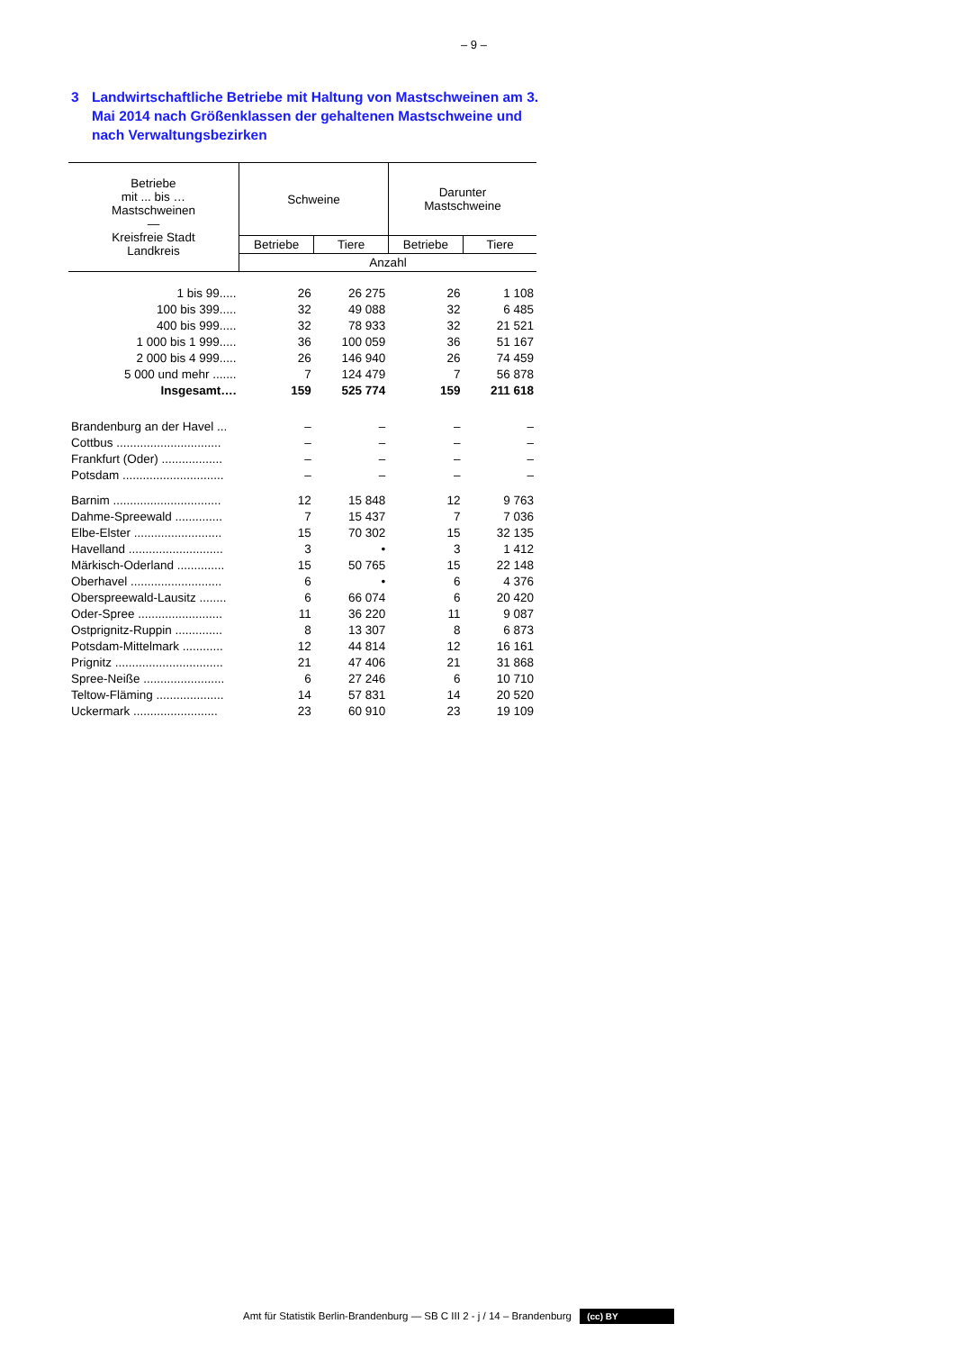– 9 –
3 Landwirtschaftliche Betriebe mit Haltung von Mastschweinen am 3. Mai 2014 nach Größenklassen der gehaltenen Mastschweine und nach Verwaltungsbezirken
| Betriebe mit ... bis … Mastschweinen — Kreisfreie Stadt Landkreis | Schweine | | Darunter Mastschweine | |
| --- | --- | --- | --- | --- |
| | Betriebe | Tiere | Betriebe | Tiere |
| | Anzahl | | | |
| 1 bis 99..... | 26 | 26 275 | 26 | 1 108 |
| 100 bis 399..... | 32 | 49 088 | 32 | 6 485 |
| 400 bis 999..... | 32 | 78 933 | 32 | 21 521 |
| 1 000 bis 1 999..... | 36 | 100 059 | 36 | 51 167 |
| 2 000 bis 4 999..... | 26 | 146 940 | 26 | 74 459 |
| 5 000 und mehr ....... | 7 | 124 479 | 7 | 56 878 |
| Insgesamt…. | 159 | 525 774 | 159 | 211 618 |
| Brandenburg an der Havel ... | – | – | – | – |
| Cottbus ............................... | – | – | – | – |
| Frankfurt (Oder) .................. | – | – | – | – |
| Potsdam .............................. | – | – | – | – |
| Barnim ................................ | 12 | 15 848 | 12 | 9 763 |
| Dahme-Spreewald .............. | 7 | 15 437 | 7 | 7 036 |
| Elbe-Elster .......................... | 15 | 70 302 | 15 | 32 135 |
| Havelland ............................ | 3 | • | 3 | 1 412 |
| Märkisch-Oderland .............. | 15 | 50 765 | 15 | 22 148 |
| Oberhavel ........................... | 6 | • | 6 | 4 376 |
| Oberspreewald-Lausitz ........ | 6 | 66 074 | 6 | 20 420 |
| Oder-Spree ......................... | 11 | 36 220 | 11 | 9 087 |
| Ostprignitz-Ruppin .............. | 8 | 13 307 | 8 | 6 873 |
| Potsdam-Mittelmark ............ | 12 | 44 814 | 12 | 16 161 |
| Prignitz ................................ | 21 | 47 406 | 21 | 31 868 |
| Spree-Neiße ........................ | 6 | 27 246 | 6 | 10 710 |
| Teltow-Fläming .................... | 14 | 57 831 | 14 | 20 520 |
| Uckermark ......................... | 23 | 60 910 | 23 | 19 109 |
Amt für Statistik Berlin-Brandenburg — SB C III 2 - j / 14 – Brandenburg (cc) BY